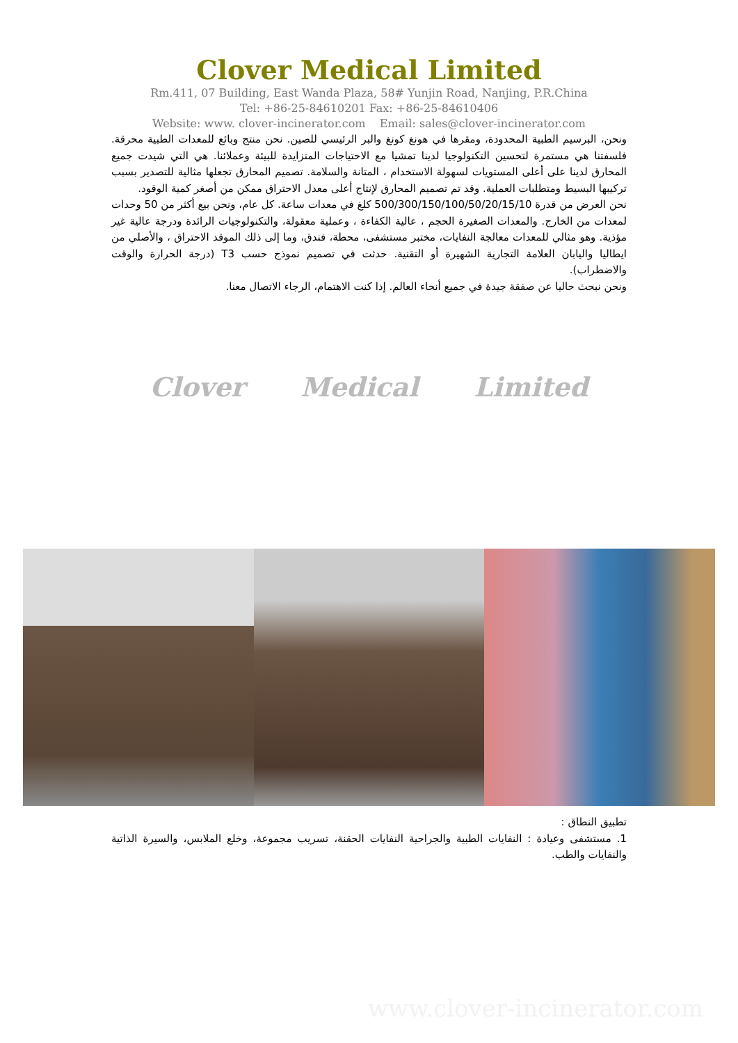Clover Medical Limited
Rm.411, 07 Building, East Wanda Plaza, 58# Yunjin Road, Nanjing, P.R.China
Tel: +86-25-84610201 Fax: +86-25-84610406
Website: www. clover-incinerator.com Email: sales@clover-incinerator.com
ونحن، البرسيم الطبية المحدودة، ومقرها في هونغ كونغ والبر الرئيسي للصين. نحن منتج وبائع للمعدات الطبية محرقة. فلسفتنا هي مستمرة لتحسين التكنولوجيا لدينا تمشيا مع الاحتياجات المتزايدة للبيئة وعملائنا. هي التي شيدت جميع المحارق لدينا على أعلى المستويات لسهولة الاستخدام ، المتانة والسلامة. تصميم المحارق تجعلها مثالية للتصدير بسبب تركيبها البسيط ومتطلبات العملية. وقد تم تصميم المحارق لإنتاج أعلى معدل الاحتراق ممكن من أصغر كمية الوقود.
نحن العرض من قدرة 500/300/150/100/50/20/15/10 كلغ في معدات ساعة. كل عام، ونحن بيع أكثر من 50 وحدات لمعدات من الخارج. والمعدات الصغيرة الحجم ، عالية الكفاءة ، وعملية معقولة، والتكنولوجيات الرائدة ودرجة عالية غير مؤذية. وهو مثالي للمعدات معالجة النفايات، مختبر مستشفى، محطة، فندق، وما إلى ذلك الموقد الاحتراق ، والأصلي من ايطاليا واليابان العلامة التجارية الشهيرة أو التقنية. حدثت في تصميم نموذج حسب T3 (درجة الحرارة والوقت والاضطراب).
ونحن نبحث حاليا عن صفقة جيدة في جميع أنحاء العالم. إذا كنت الاهتمام، الرجاء الاتصال معنا.
Clover Medical Limited
تطبيق النطاق :
1. مستشفى وعيادة : النفايات الطبية والجراحية النفايات الحقنة، تسريب مجموعة، وخلع الملابس، والسيرة الذاتية والنفايات والطب.
www.clover-incinerator.com